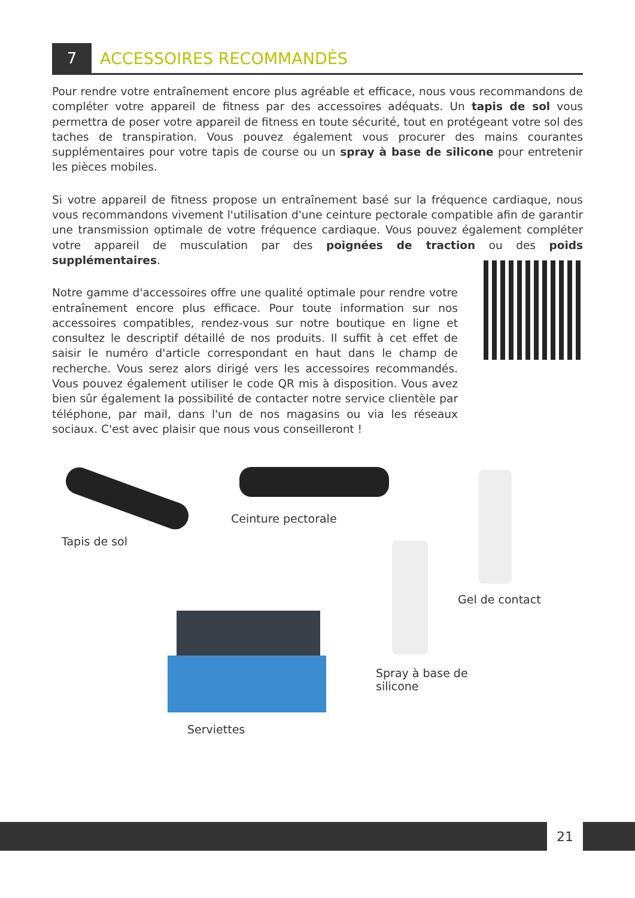7
ACCESSOIRES RECOMMANDÉS
Pour rendre votre entraînement encore plus agréable et efficace, nous vous recommandons de compléter votre appareil de fitness par des accessoires adéquats. Un tapis de sol vous permettra de poser votre appareil de fitness en toute sécurité, tout en protégeant votre sol des taches de transpiration. Vous pouvez également vous procurer des mains courantes supplémentaires pour votre tapis de course ou un spray à base de silicone pour entretenir les pièces mobiles.
Si votre appareil de fitness propose un entraînement basé sur la fréquence cardiaque, nous vous recommandons vivement l'utilisation d'une ceinture pectorale compatible afin de garantir une transmission optimale de votre fréquence cardiaque. Vous pouvez également compléter votre appareil de musculation par des poignées de traction ou des poids supplémentaires.
Notre gamme d'accessoires offre une qualité optimale pour rendre votre entraînement encore plus efficace. Pour toute information sur nos accessoires compatibles, rendez-vous sur notre boutique en ligne et consultez le descriptif détaillé de nos produits. Il suffit à cet effet de saisir le numéro d'article correspondant en haut dans le champ de recherche. Vous serez alors dirigé vers les accessoires recommandés. Vous pouvez également utiliser le code QR mis à disposition. Vous avez bien sûr également la possibilité de contacter notre service clientèle par téléphone, par mail, dans l'un de nos magasins ou via les réseaux sociaux. C'est avec plaisir que nous vous conseilleront !
Tapis de sol
Ceinture pectorale
Gel de contact
Spray à base de
silicone
Serviettes
21